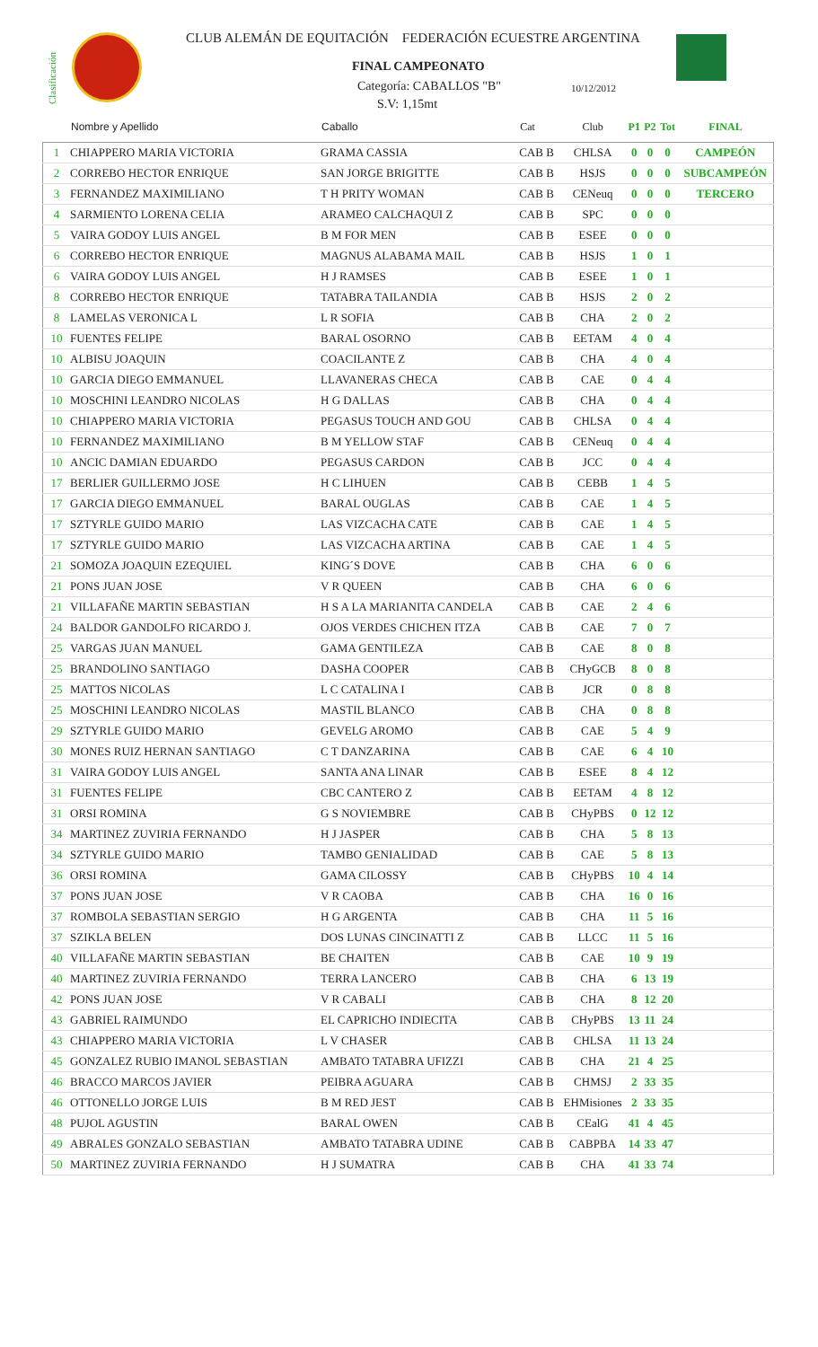Clasificación
CLUB ALEMÁN DE EQUITACIÓN FEDERACIÓN ECUESTRE ARGENTINA
FINAL CAMPEONATO
Categoría: CABALLOS "B" 10/12/2012
S.V: 1,15mt
| | Nombre y Apellido | Caballo | Cat | Club | P1 | P2 | Tot | FINAL |
| --- | --- | --- | --- | --- | --- | --- | --- | --- |
| 1 | CHIAPPERO MARIA VICTORIA | GRAMA CASSIA | CAB B | CHLSA | 0 | 0 | 0 | CAMPEÓN |
| 2 | CORREBO HECTOR ENRIQUE | SAN JORGE BRIGITTE | CAB B | HSJS | 0 | 0 | 0 | SUBCAMPEÓN |
| 3 | FERNANDEZ MAXIMILIANO | T H PRITY WOMAN | CAB B | CENeuq | 0 | 0 | 0 | TERCERO |
| 4 | SARMIENTO LORENA CELIA | ARAMEO CALCHAQUI Z | CAB B | SPC | 0 | 0 | 0 | |
| 5 | VAIRA GODOY LUIS ANGEL | B M FOR MEN | CAB B | ESEE | 0 | 0 | 0 | |
| 6 | CORREBO HECTOR ENRIQUE | MAGNUS ALABAMA MAIL | CAB B | HSJS | 1 | 0 | 1 | |
| 6 | VAIRA GODOY LUIS ANGEL | H J RAMSES | CAB B | ESEE | 1 | 0 | 1 | |
| 8 | CORREBO HECTOR ENRIQUE | TATABRA TAILANDIA | CAB B | HSJS | 2 | 0 | 2 | |
| 8 | LAMELAS VERONICA L | L R SOFIA | CAB B | CHA | 2 | 0 | 2 | |
| 10 | FUENTES FELIPE | BARAL OSORNO | CAB B | EETAM | 4 | 0 | 4 | |
| 10 | ALBISU JOAQUIN | COACILANTE Z | CAB B | CHA | 4 | 0 | 4 | |
| 10 | GARCIA DIEGO EMMANUEL | LLAVANERAS CHECA | CAB B | CAE | 0 | 4 | 4 | |
| 10 | MOSCHINI LEANDRO NICOLAS | H G DALLAS | CAB B | CHA | 0 | 4 | 4 | |
| 10 | CHIAPPERO MARIA VICTORIA | PEGASUS TOUCH AND GOU | CAB B | CHLSA | 0 | 4 | 4 | |
| 10 | FERNANDEZ MAXIMILIANO | B M YELLOW STAF | CAB B | CENeuq | 0 | 4 | 4 | |
| 10 | ANCIC DAMIAN EDUARDO | PEGASUS CARDON | CAB B | JCC | 0 | 4 | 4 | |
| 17 | BERLIER GUILLERMO JOSE | H C LIHUEN | CAB B | CEBB | 1 | 4 | 5 | |
| 17 | GARCIA DIEGO EMMANUEL | BARAL OUGLAS | CAB B | CAE | 1 | 4 | 5 | |
| 17 | SZTYRLE GUIDO MARIO | LAS VIZCACHA CATE | CAB B | CAE | 1 | 4 | 5 | |
| 17 | SZTYRLE GUIDO MARIO | LAS VIZCACHA ARTINA | CAB B | CAE | 1 | 4 | 5 | |
| 21 | SOMOZA JOAQUIN EZEQUIEL | KING´S DOVE | CAB B | CHA | 6 | 0 | 6 | |
| 21 | PONS JUAN JOSE | V R QUEEN | CAB B | CHA | 6 | 0 | 6 | |
| 21 | VILLAFAÑE MARTIN SEBASTIAN | H S A LA MARIANITA CANDELA | CAB B | CAE | 2 | 4 | 6 | |
| 24 | BALDOR GANDOLFO RICARDO J. | OJOS VERDES CHICHEN ITZA | CAB B | CAE | 7 | 0 | 7 | |
| 25 | VARGAS JUAN MANUEL | GAMA GENTILEZA | CAB B | CAE | 8 | 0 | 8 | |
| 25 | BRANDOLINO SANTIAGO | DASHA COOPER | CAB B | CHyGCB | 8 | 0 | 8 | |
| 25 | MATTOS NICOLAS | L C CATALINA I | CAB B | JCR | 0 | 8 | 8 | |
| 25 | MOSCHINI LEANDRO NICOLAS | MASTIL BLANCO | CAB B | CHA | 0 | 8 | 8 | |
| 29 | SZTYRLE GUIDO MARIO | GEVELG AROMO | CAB B | CAE | 5 | 4 | 9 | |
| 30 | MONES RUIZ HERNAN SANTIAGO | C T DANZARINA | CAB B | CAE | 6 | 4 | 10 | |
| 31 | VAIRA GODOY LUIS ANGEL | SANTA ANA LINAR | CAB B | ESEE | 8 | 4 | 12 | |
| 31 | FUENTES FELIPE | CBC CANTERO Z | CAB B | EETAM | 4 | 8 | 12 | |
| 31 | ORSI ROMINA | G S NOVIEMBRE | CAB B | CHyPBS | 0 | 12 | 12 | |
| 34 | MARTINEZ ZUVIRIA FERNANDO | H J JASPER | CAB B | CHA | 5 | 8 | 13 | |
| 34 | SZTYRLE GUIDO MARIO | TAMBO GENIALIDAD | CAB B | CAE | 5 | 8 | 13 | |
| 36 | ORSI ROMINA | GAMA CILOSSY | CAB B | CHyPBS | 10 | 4 | 14 | |
| 37 | PONS JUAN JOSE | V R CAOBA | CAB B | CHA | 16 | 0 | 16 | |
| 37 | ROMBOLA SEBASTIAN SERGIO | H G ARGENTA | CAB B | CHA | 11 | 5 | 16 | |
| 37 | SZIKLA BELEN | DOS LUNAS CINCINATTI Z | CAB B | LLCC | 11 | 5 | 16 | |
| 40 | VILLAFAÑE MARTIN SEBASTIAN | BE CHAITEN | CAB B | CAE | 10 | 9 | 19 | |
| 40 | MARTINEZ ZUVIRIA FERNANDO | TERRA LANCERO | CAB B | CHA | 6 | 13 | 19 | |
| 42 | PONS JUAN JOSE | V R CABALI | CAB B | CHA | 8 | 12 | 20 | |
| 43 | GABRIEL RAIMUNDO | EL CAPRICHO INDIECITA | CAB B | CHyPBS | 13 | 11 | 24 | |
| 43 | CHIAPPERO MARIA VICTORIA | L V CHASER | CAB B | CHLSA | 11 | 13 | 24 | |
| 45 | GONZALEZ RUBIO IMANOL SEBASTIAN | AMBATO TATABRA UFIZZI | CAB B | CHA | 21 | 4 | 25 | |
| 46 | BRACCO MARCOS JAVIER | PEIBRA AGUARA | CAB B | CHMSJ | 2 | 33 | 35 | |
| 46 | OTTONELLO JORGE LUIS | B M RED JEST | CAB B | EHMisiones | 2 | 33 | 35 | |
| 48 | PUJOL AGUSTIN | BARAL OWEN | CAB B | CEalG | 41 | 4 | 45 | |
| 49 | ABRALES GONZALO SEBASTIAN | AMBATO TATABRA UDINE | CAB B | CABPBA | 14 | 33 | 47 | |
| 50 | MARTINEZ ZUVIRIA FERNANDO | H J SUMATRA | CAB B | CHA | 41 | 33 | 74 | |